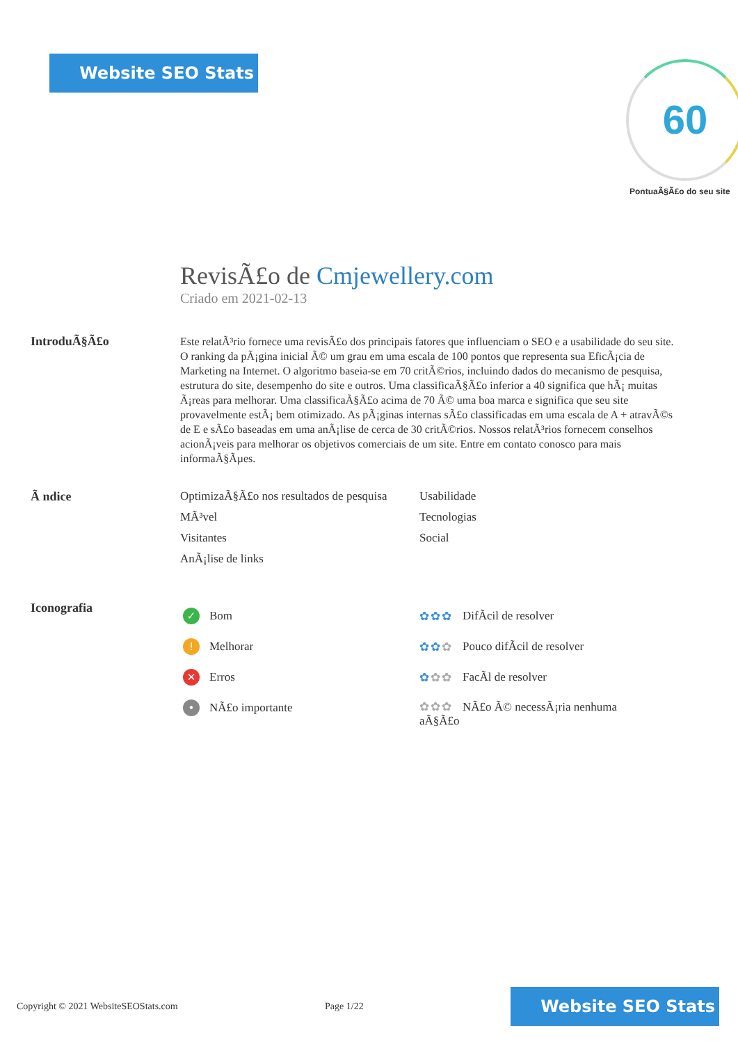Website SEO Stats 60
PontuaÃ§Ã£o do seu site
RevisÃ£o de Cmjewellery.com
Criado em 2021-02-13
IntroduÃ§Ã£o
Este relatÃ³rio fornece uma revisÃ£o dos principais fatores que influenciam o SEO e a usabilidade do seu site. O ranking da pÃ¡gina inicial Ã© um grau em uma escala de 100 pontos que representa sua EficÃ¡cia de Marketing na Internet. O algoritmo baseia-se em 70 critÃ©rios, incluindo dados do mecanismo de pesquisa, estrutura do site, desempenho do site e outros. Uma classificaÃ§Ã£o inferior a 40 significa que hÃ¡ muitas Ã¡reas para melhorar. Uma classificaÃ§Ã£o acima de 70 Ã© uma boa marca e significa que seu site provavelmente estÃ¡ bem otimizado. As pÃ¡ginas internas sÃ£o classificadas em uma escala de A + atravÃ©s de E e sÃ£o baseadas em uma anÃ¡lise de cerca de 30 critÃ©rios. Nossos relatÃ³rios fornecem conselhos acionÃ¡veis para melhorar os objetivos comerciais de um site. Entre em contato conosco para mais informaÃ§Ãµes.
Ã ndice OptimizaÃ§Ã£o nos resultados de pesquisa
Usabilidade
MÃ³vel
Tecnologias
Visitantes
Social
AnÃ¡lise de links
Iconografia
✓ Bom
! Melhorar
✕ Erros
• NÃ£o importante
✿✿✿ DifÃcil de resolver
✿✿✿ Pouco difÃcil de resolver
✿✿✿ FacÃl de resolver
✿✿✿ NÃ£o Ã© necessÃ¡ria nenhuma aÃ§Ã£o
Copyright © 2021 WebsiteSEOStats.com
Page 1/22
Website SEO Stats